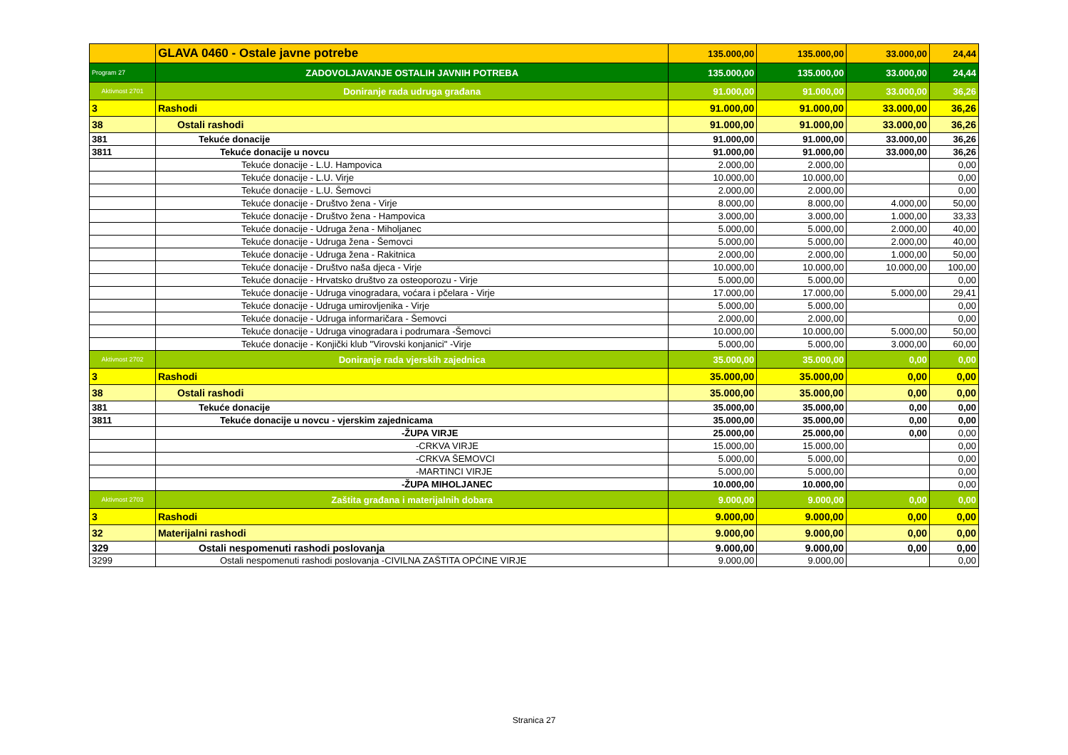| | GLAVA 0460 - Ostale javne potrebe | 135.000,00 | 135.000,00 | 33.000,00 | 24,44 |
| Program 27 | ZADOVOLJAVANJE OSTALIH JAVNIH POTREBA | 135.000,00 | 135.000,00 | 33.000,00 | 24,44 |
| Aktivnost 2701 | Doniranje rada udruga građana | 91.000,00 | 91.000,00 | 33.000,00 | 36,26 |
| 3 | Rashodi | 91.000,00 | 91.000,00 | 33.000,00 | 36,26 |
| 38 | Ostali rashodi | 91.000,00 | 91.000,00 | 33.000,00 | 36,26 |
| 381 | Tekuće donacije | 91.000,00 | 91.000,00 | 33.000,00 | 36,26 |
| 3811 | Tekuće donacije u novcu | 91.000,00 | 91.000,00 | 33.000,00 | 36,26 |
| | Tekuće donacije - L.U. Hampovica | 2.000,00 | 2.000,00 | | 0,00 |
| | Tekuće donacije - L.U. Virje | 10.000,00 | 10.000,00 | | 0,00 |
| | Tekuće donacije - L.U. Šemovci | 2.000,00 | 2.000,00 | | 0,00 |
| | Tekuće donacije - Društvo žena - Virje | 8.000,00 | 8.000,00 | 4.000,00 | 50,00 |
| | Tekuće donacije - Društvo žena - Hampovica | 3.000,00 | 3.000,00 | 1.000,00 | 33,33 |
| | Tekuće donacije - Udruga žena - Miholjanec | 5.000,00 | 5.000,00 | 2.000,00 | 40,00 |
| | Tekuće donacije - Udruga žena - Šemovci | 5.000,00 | 5.000,00 | 2.000,00 | 40,00 |
| | Tekuće donacije - Udruga žena - Rakitnica | 2.000,00 | 2.000,00 | 1.000,00 | 50,00 |
| | Tekuće donacije - Društvo naša djeca - Virje | 10.000,00 | 10.000,00 | 10.000,00 | 100,00 |
| | Tekuće donacije - Hrvatsko društvo za osteoporozu - Virje | 5.000,00 | 5.000,00 | | 0,00 |
| | Tekuće donacije - Udruga vinogradara, voćara i pčelara - Virje | 17.000,00 | 17.000,00 | 5.000,00 | 29,41 |
| | Tekuće donacije - Udruga umirovljenika - Virje | 5.000,00 | 5.000,00 | | 0,00 |
| | Tekuće donacije - Udruga informaričara - Šemovci | 2.000,00 | 2.000,00 | | 0,00 |
| | Tekuće donacije - Udruga vinogradara i podrumara -Šemovci | 10.000,00 | 10.000,00 | 5.000,00 | 50,00 |
| | Tekuće donacije - Konjički klub "Virovski konjanici" -Virje | 5.000,00 | 5.000,00 | 3.000,00 | 60,00 |
| Aktivnost 2702 | Doniranje rada vjerskih zajednica | 35.000,00 | 35.000,00 | 0,00 | 0,00 |
| 3 | Rashodi | 35.000,00 | 35.000,00 | 0,00 | 0,00 |
| 38 | Ostali rashodi | 35.000,00 | 35.000,00 | 0,00 | 0,00 |
| 381 | Tekuće donacije | 35.000,00 | 35.000,00 | 0,00 | 0,00 |
| 3811 | Tekuće donacije u novcu - vjerskim zajednicama | 35.000,00 | 35.000,00 | 0,00 | 0,00 |
| | -ŽUPA VIRJE | 25.000,00 | 25.000,00 | 0,00 | 0,00 |
| | -CRKVA VIRJE | 15.000,00 | 15.000,00 | | 0,00 |
| | -CRKVA ŠEMOVCI | 5.000,00 | 5.000,00 | | 0,00 |
| | -MARTINCI VIRJE | 5.000,00 | 5.000,00 | | 0,00 |
| | -ŽUPA MIHOLJANEC | 10.000,00 | 10.000,00 | | 0,00 |
| Aktivnost 2703 | Zaštita građana i materijalnih dobara | 9.000,00 | 9.000,00 | 0,00 | 0,00 |
| 3 | Rashodi | 9.000,00 | 9.000,00 | 0,00 | 0,00 |
| 32 | Materijalni rashodi | 9.000,00 | 9.000,00 | 0,00 | 0,00 |
| 329 | Ostali nespomenuti rashodi poslovanja | 9.000,00 | 9.000,00 | 0,00 | 0,00 |
| 3299 | Ostali nespomenuti rashodi poslovanja -CIVILNA ZAŠTITA OPĆINE VIRJE | 9.000,00 | 9.000,00 | | 0,00 |
Stranica 27